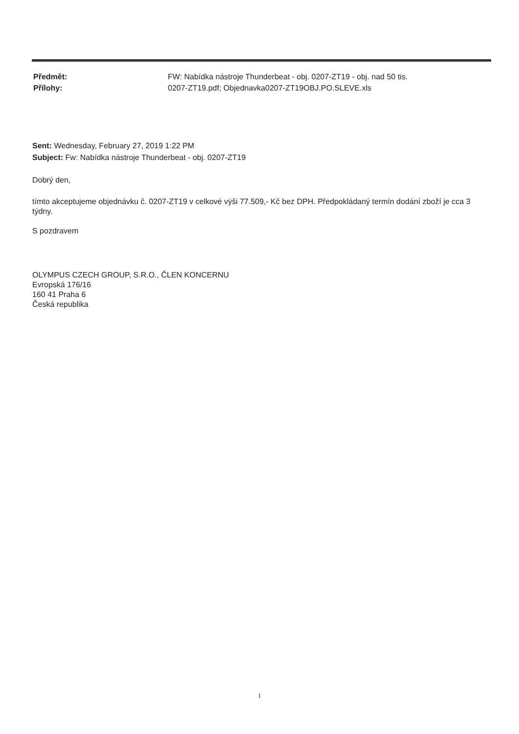| Předmět: | FW: Nabídka nástroje Thunderbeat - obj. 0207-ZT19 - obj. nad 50 tis. |
| Přílohy: | 0207-ZT19.pdf; Objednavka0207-ZT19OBJ.PO.SLEVE.xls |
Sent: Wednesday, February 27, 2019 1:22 PM
Subject: Fw: Nabídka nástroje Thunderbeat - obj. 0207-ZT19
Dobrý den,
tímto akceptujeme objednávku č. 0207-ZT19 v celkové výši 77.509,- Kč bez DPH. Předpokládaný termín dodání zboží je cca 3 týdny.
S pozdravem
OLYMPUS CZECH GROUP, S.R.O., ČLEN KONCERNU
Evropská 176/16
160 41 Praha 6
Česká republika
1